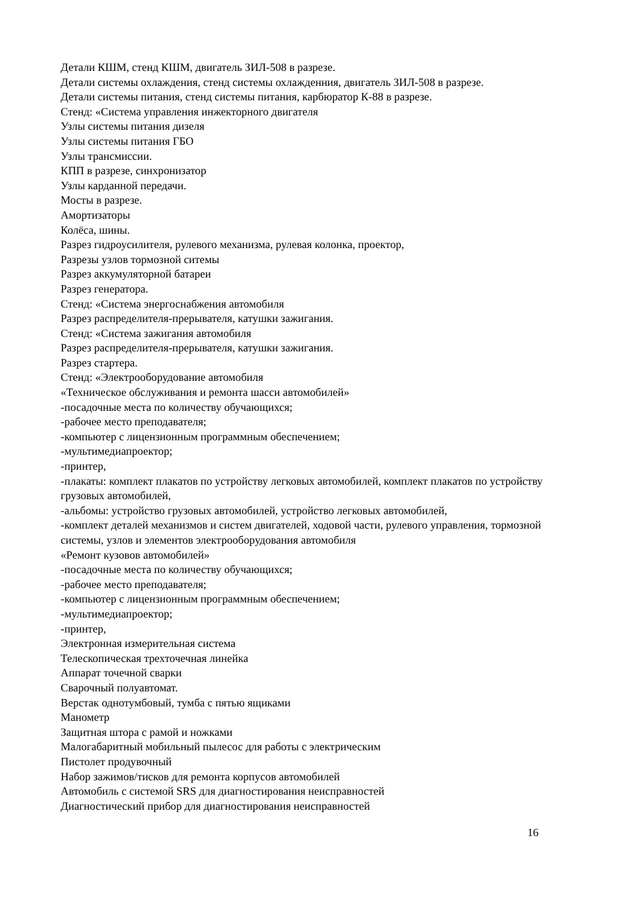Детали КШМ, стенд КШМ, двигатель ЗИЛ-508 в разрезе.
Детали системы охлаждения, стенд системы охлажденния, двигатель ЗИЛ-508 в разрезе.
Детали системы питания, стенд системы питания, карбюратор К-88 в разрезе.
Стенд: «Система управления инжекторного двигателя
Узлы системы питания дизеля
Узлы системы питания ГБО
Узлы трансмиссии.
КПП в разрезе, синхронизатор
Узлы карданной передачи.
Мосты в разрезе.
Амортизаторы
Колёса, шины.
Разрез гидроусилителя, рулевого механизма, рулевая колонка, проектор,
Разрезы узлов тормозной ситемы
Разрез аккумуляторной батареи
Разрез генератора.
Стенд: «Система энергоснабжения автомобиля
Разрез распределителя-прерывателя, катушки зажигания.
Стенд: «Система зажигания автомобиля
Разрез распределителя-прерывателя, катушки зажигания.
Разрез стартера.
Стенд: «Электрооборудование автомобиля
«Техническое обслуживания и ремонта шасси автомобилей»
-посадочные места по количеству обучающихся;
-рабочее место преподавателя;
-компьютер с лицензионным программным обеспечением;
-мультимедиапроектор;
-принтер,
-плакаты: комплект плакатов по устройству легковых автомобилей, комплект плакатов по устройству грузовых автомобилей,
-альбомы: устройство грузовых автомобилей, устройство легковых автомобилей,
-комплект деталей механизмов и систем двигателей, ходовой части, рулевого управления, тормозной системы, узлов и элементов электрооборудования автомобиля
«Ремонт кузовов автомобилей»
-посадочные места по количеству обучающихся;
-рабочее место преподавателя;
-компьютер с лицензионным программным обеспечением;
-мультимедиапроектор;
-принтер,
Электронная измерительная система
Телескопическая трехточечная линейка
Аппарат точечной сварки
Сварочный полуавтомат.
Верстак однотумбовый, тумба с пятью ящиками
Манометр
Защитная штора с рамой и ножками
Малогабаритный мобильный пылесос для работы с электрическим
Пистолет продувочный
Набор зажимов/тисков для ремонта корпусов автомобилей
Автомобиль с системой SRS для диагностирования неисправностей
Диагностический прибор для диагностирования неисправностей
16